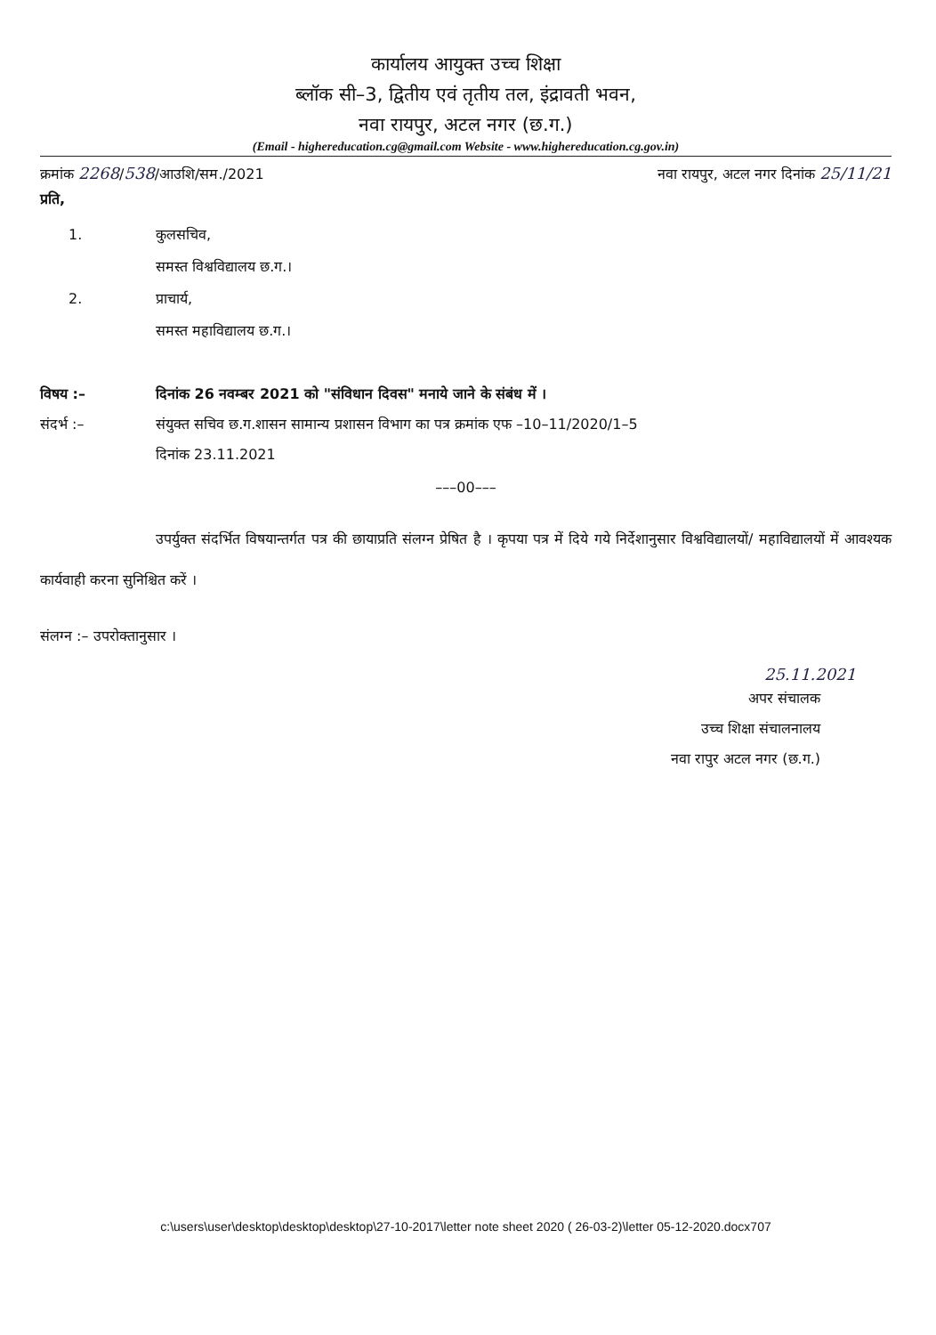कार्यालय आयुक्त उच्च शिक्षा
ब्लॉक सी–3, द्वितीय एवं तृतीय तल, इंद्रावती भवन,
नवा रायपुर, अटल नगर (छ.ग.)
(Email - highereducation.cg@gmail.com Website - www.highereducation.cg.gov.in)
क्रमांक 2268/538/आउशि/सम./2021 नवा रायपुर, अटल नगर दिनांक 25/11/21
प्रति,
1. कुलसचिव,
समस्त विश्वविद्यालय छ.ग.।
2. प्राचार्य,
समस्त महाविद्यालय छ.ग.।
विषय :– दिनांक 26 नवम्बर 2021 को "संविधान दिवस" मनाये जाने के संबंध में ।
संदर्भ :– संयुक्त सचिव छ.ग.शासन सामान्य प्रशासन विभाग का पत्र क्रमांक एफ –10–11/2020/1–5
दिनांक 23.11.2021
–––00–––
उपर्युक्त संदर्भित विषयान्तर्गत पत्र की छायाप्रति संलग्न प्रेषित है । कृपया पत्र में दिये गये निर्देशानुसार विश्वविद्यालयों/ महाविद्यालयों में आवश्यक कार्यवाही करना सुनिश्चित करें ।
संलग्न :– उपरोक्तानुसार ।
25.11.2021
अपर संचालक
उच्च शिक्षा संचालनालय
नवा रापुर अटल नगर (छ.ग.)
c:\users\user\desktop\desktop\desktop\27-10-2017\letter note sheet 2020 ( 26-03-2)\letter 05-12-2020.docx707